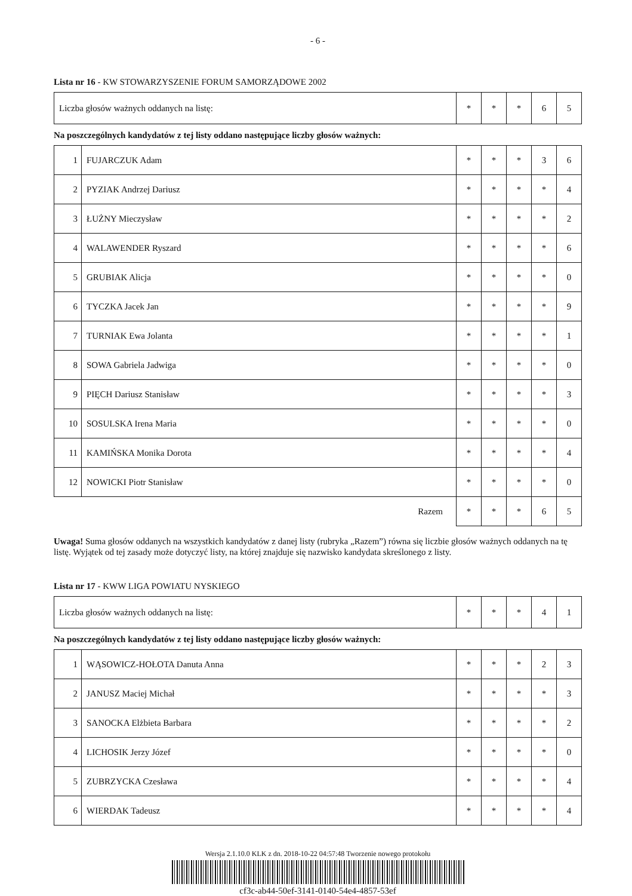- 6 -
Lista nr 16 - KW STOWARZYSZENIE FORUM SAMORZĄDOWE 2002
| Liczba głosów ważnych oddanych na listę: | * | * | * | 6 | 5 |
Na poszczególnych kandydatów z tej listy oddano następujące liczby głosów ważnych:
| 1 | FUJARCZUK Adam | * | * | * | 3 | 6 |
| 2 | PYZIAK Andrzej Dariusz | * | * | * | * | 4 |
| 3 | ŁUŻNY Mieczysław | * | * | * | * | 2 |
| 4 | WALAWENDER Ryszard | * | * | * | * | 6 |
| 5 | GRUBIAK Alicja | * | * | * | * | 0 |
| 6 | TYCZKA Jacek Jan | * | * | * | * | 9 |
| 7 | TURNIAK Ewa Jolanta | * | * | * | * | 1 |
| 8 | SOWA Gabriela Jadwiga | * | * | * | * | 0 |
| 9 | PIĘCH Dariusz Stanisław | * | * | * | * | 3 |
| 10 | SOSULSKA Irena Maria | * | * | * | * | 0 |
| 11 | KAMIŃSKA Monika Dorota | * | * | * | * | 4 |
| 12 | NOWICKI Piotr Stanisław | * | * | * | * | 0 |
| Razem | | * | * | * | 6 | 5 |
Uwaga! Suma głosów oddanych na wszystkich kandydatów z danej listy (rubryka „Razem”) równa się liczbie głosów ważnych oddanych na tę listę. Wyjątek od tej zasady może dotyczyć listy, na której znajduje się nazwisko kandydata skreślonego z listy.
Lista nr 17 - KWW LIGA POWIATU NYSKIEGO
| Liczba głosów ważnych oddanych na listę: | * | * | * | 4 | 1 |
Na poszczególnych kandydatów z tej listy oddano następujące liczby głosów ważnych:
| 1 | WĄSOWICZ-HOŁOTA Danuta Anna | * | * | * | 2 | 3 |
| 2 | JANUSZ Maciej Michał | * | * | * | * | 3 |
| 3 | SANOCKA Elżbieta Barbara | * | * | * | * | 2 |
| 4 | LICHOSIK Jerzy Józef | * | * | * | * | 0 |
| 5 | ZUBRZYCKA Czesława | * | * | * | * | 4 |
| 6 | WIERDAK Tadeusz | * | * | * | * | 4 |
Wersja 2.1.10.0 KLK z dn. 2018-10-22 04:57:48 Tworzenie nowego protokołu
cf3c-ab44-50ef-3141-0140-54e4-4857-53ef